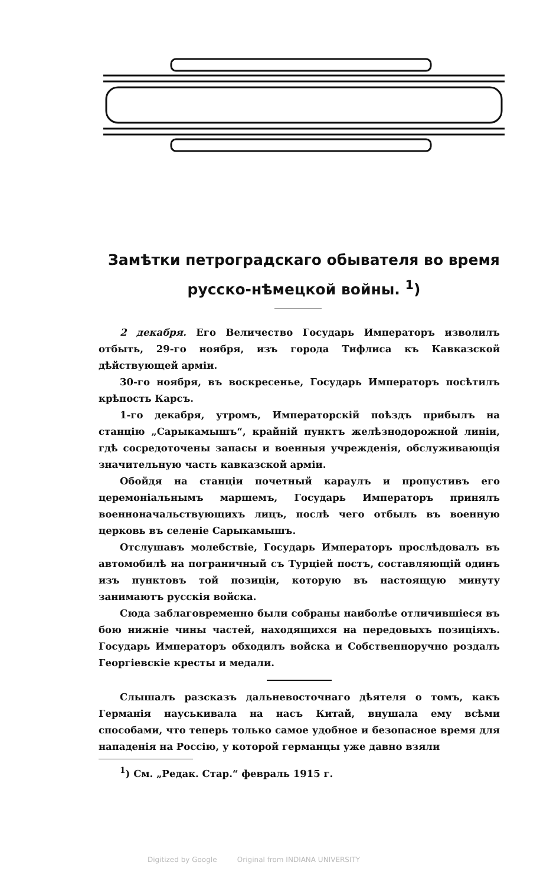Замѣтки петроградскаго обывателя во время
русско-нѣмецкой войны. <sup>1</sup>)
2 декабря. Его Величество Государь Императоръ изволилъ отбыть, 29-го ноября, изъ города Тифлиса къ Кавказской дѣйствующей арміи.
30-го ноября, въ воскресенье, Государь Императоръ посѣтилъ крѣпость Карсъ.
1-го декабря, утромъ, Императорскій поѣздъ прибылъ на станцію „Сарыкамышъ“, крайній пунктъ желѣзнодорожной линіи, гдѣ сосредоточены запасы и военныя учрежденія, обслуживающія значительную часть кавказской арміи.
Обойдя на станціи почетный караулъ и пропустивъ его церемоніальнымъ маршемъ, Государь Императоръ принялъ военноначальствующихъ лицъ, послѣ чего отбылъ въ военную церковь въ селеніе Сарыкамышъ.
Отслушавъ молебствіе, Государь Императоръ прослѣдовалъ въ автомобилѣ на пограничный съ Турціей постъ, составляющій одинъ изъ пунктовъ той позиціи, которую въ настоящую минуту занимаютъ русскія войска.
Сюда заблаговременно были собраны наиболѣе отличившіеся въ бою нижніе чины частей, находящихся на передовыхъ позиціяхъ. Государь Императоръ обходилъ войска и Собственноручно роздалъ Георгіевскіе кресты и медали.
Слышалъ разсказъ дальневосточнаго дѣятеля о томъ, какъ Германія науськивала на насъ Китай, внушала ему всѣми способами, что теперь только самое удобное и безопасное время для нападенія на Россію, у которой германцы уже давно взяли
<sup>1</sup>) См. „Редак. Стар.“ февраль 1915 г.
Digitized by Google Original from INDIANA UNIVERSITY